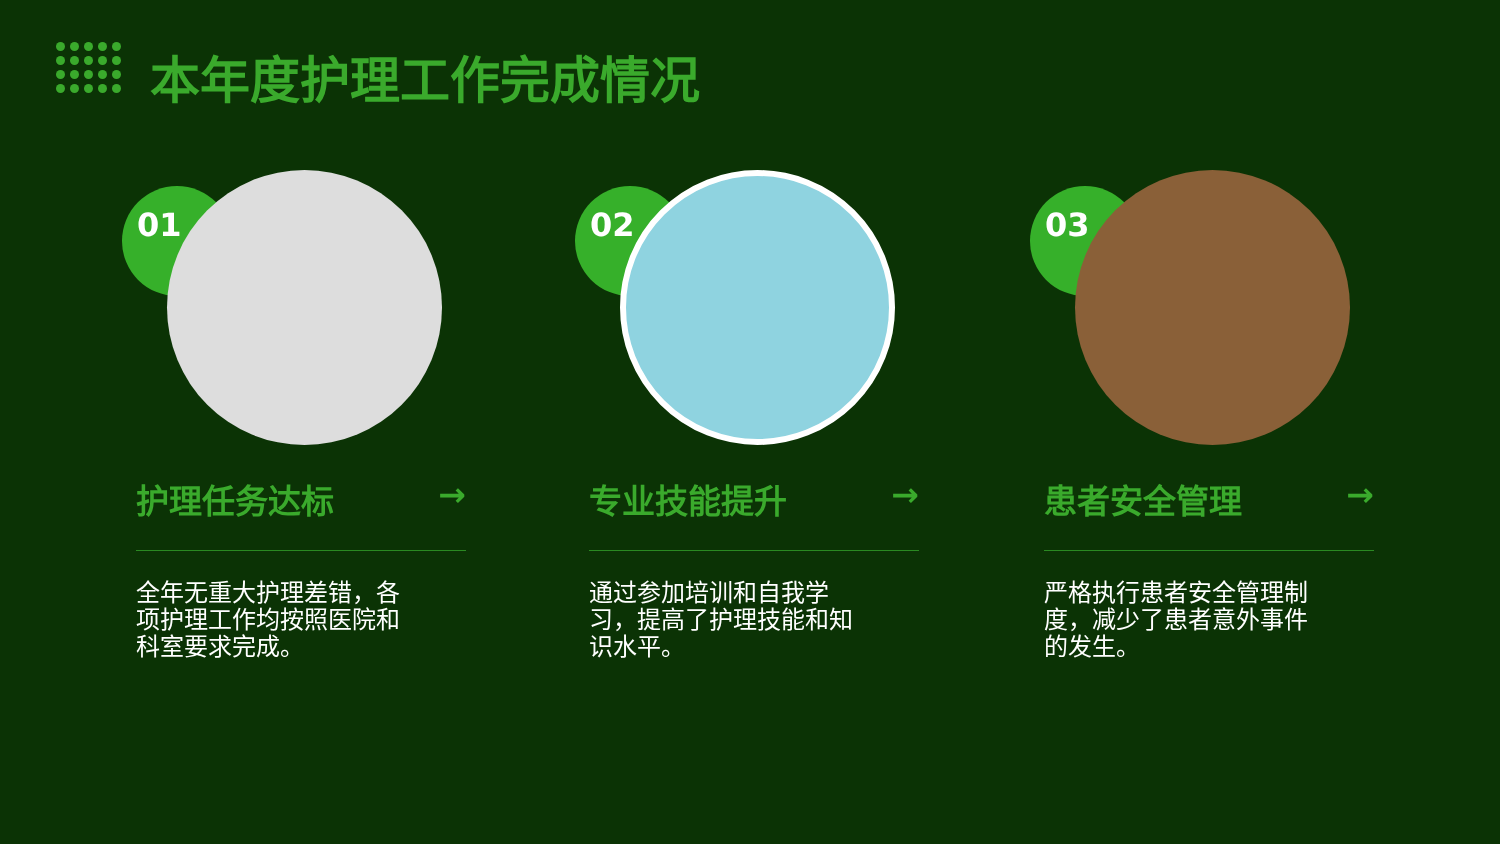本年度护理工作完成情况
01
护理任务达标 →
全年无重大护理差错，各项护理工作均按照医院和科室要求完成。
02
专业技能提升 →
通过参加培训和自我学习，提高了护理技能和知识水平。
03
患者安全管理 →
严格执行患者安全管理制度，减少了患者意外事件的发生。